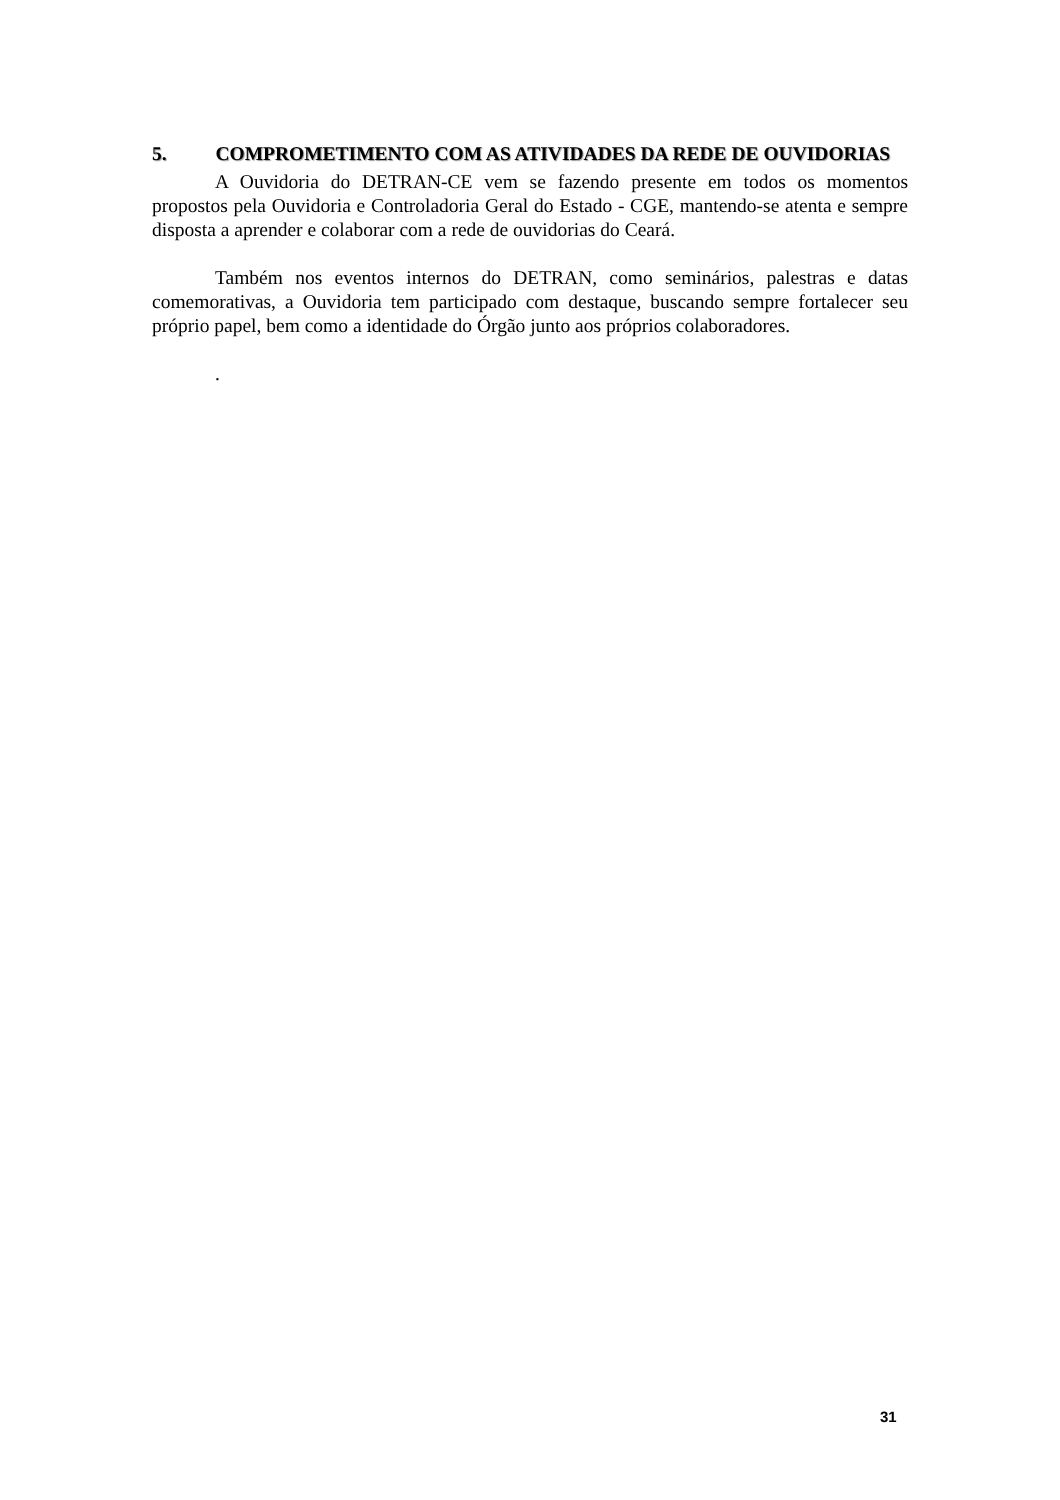5. COMPROMETIMENTO COM AS ATIVIDADES DA REDE DE OUVIDORIAS
A Ouvidoria do DETRAN-CE vem se fazendo presente em todos os momentos propostos pela Ouvidoria e Controladoria Geral do Estado - CGE, mantendo-se atenta e sempre disposta a aprender e colaborar com a rede de ouvidorias do Ceará.
Também nos eventos internos do DETRAN, como seminários, palestras e datas comemorativas, a Ouvidoria tem participado com destaque, buscando sempre fortalecer seu próprio papel, bem como a identidade do Órgão junto aos próprios colaboradores.
.
31